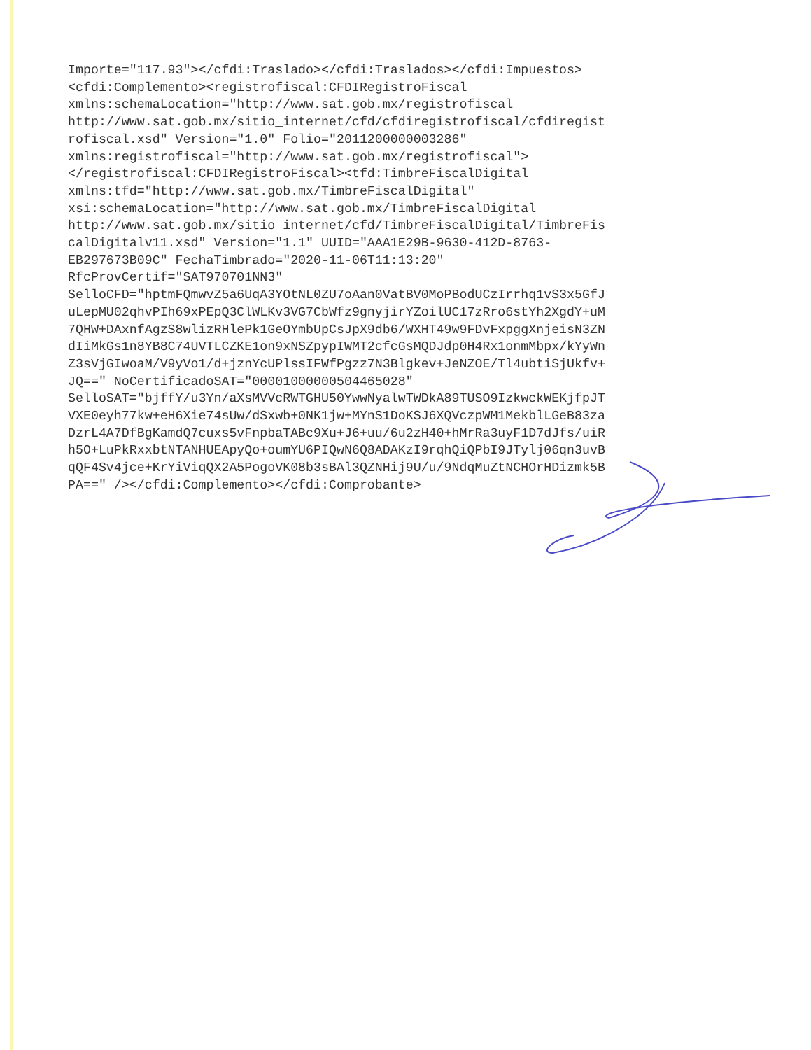Importe="117.93"></cfdi:Traslado></cfdi:Traslados></cfdi:Impuestos>
<cfdi:Complemento><registrofiscal:CFDIRegistroFiscal
xmlns:schemaLocation="http://www.sat.gob.mx/registrofiscal
http://www.sat.gob.mx/sitio_internet/cfd/cfdiregistrofiscal/cfdiregist
rofiscal.xsd" Version="1.0" Folio="2011200000003286"
xmlns:registrofiscal="http://www.sat.gob.mx/registrofiscal">
</registrofiscal:CFDIRegistroFiscal><tfd:TimbreFiscalDigital
xmlns:tfd="http://www.sat.gob.mx/TimbreFiscalDigital"
xsi:schemaLocation="http://www.sat.gob.mx/TimbreFiscalDigital
http://www.sat.gob.mx/sitio_internet/cfd/TimbreFiscalDigital/TimbreFis
calDigitalv11.xsd" Version="1.1" UUID="AAA1E29B-9630-412D-8763-
EB297673B09C" FechaTimbrado="2020-11-06T11:13:20"
RfcProvCertif="SAT970701NN3"
SelloCFD="hptmFQmwvZ5a6UqA3YOtNL0ZU7oAan0VatBV0MoPBodUCzIrrhq1vS3x5GfJ
uLepMU02qhvPIh69xPEpQ3ClWLKv3VG7CbWfz9gnyjirYZoilUC17zRro6stYh2XgdY+uM
7QHW+DAxnfAgzS8wlizRHlePk1GeOYmbUpCsJpX9db6/WXHT49w9FDvFxpggXnjeisN3ZN
dIiMkGs1n8YB8C74UVTLCZKE1on9xNSZpypIWMT2cfcGsMQDJdp0H4Rx1onmMbpx/kYyWn
Z3sVjGIwoaM/V9yVo1/d+jznYcUPlssIFWfPgzz7N3Blgkev+JeNZOE/Tl4ubtiSjUkfv+
JQ==" NoCertificadoSAT="00001000000504465028"
SelloSAT="bjffY/u3Yn/aXsMVVcRWTGHU50YwwNyalwTWDkA89TUSO9IzkwckWEKjfpJT
VXE0eyh77kw+eH6Xie74sUw/dSxwb+0NK1jw+MYnS1DoKSJ6XQVczpWM1MekblLGeB83za
DzrL4A7DfBgKamdQ7cuxs5vFnpbaTABc9Xu+J6+uu/6u2zH40+hMrRa3uyF1D7dJfs/uiR
h5O+LuPkRxxbtNTANHUEApyQo+oumYU6PIQwN6Q8ADAKzI9rqhQiQPbI9JTylj06qn3uvB
qQF4Sv4jce+KrYiViqQX2A5PogoVK08b3sBAl3QZNHij9U/u/9NdqMuZtNCHOrHDizmk5B
PA==" /></cfdi:Complemento></cfdi:Comprobante>